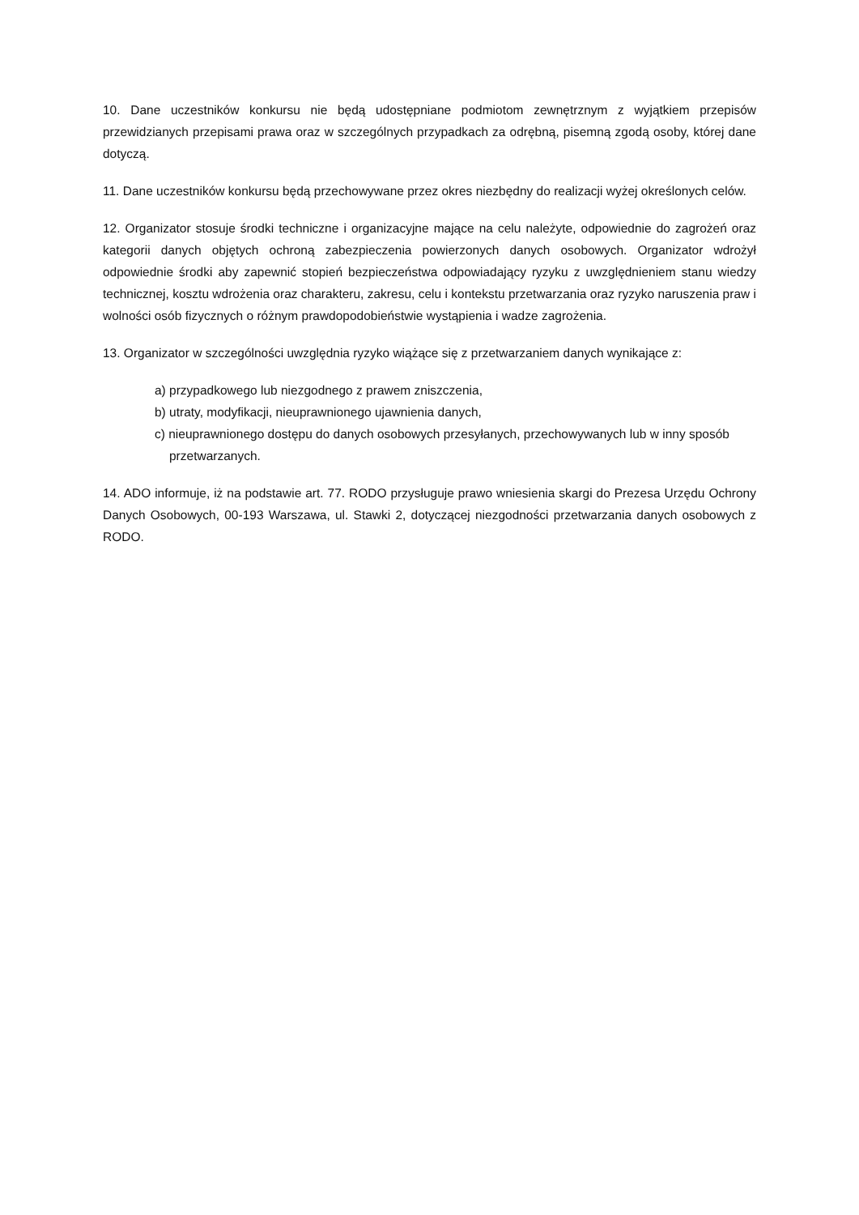10. Dane uczestników konkursu nie będą udostępniane podmiotom zewnętrznym z wyjątkiem przepisów przewidzianych przepisami prawa oraz w szczególnych przypadkach za odrębną, pisemną zgodą osoby, której dane dotyczą.
11. Dane uczestników konkursu będą przechowywane przez okres niezbędny do realizacji wyżej określonych celów.
12. Organizator stosuje środki techniczne i organizacyjne mające na celu należyte, odpowiednie do zagrożeń oraz kategorii danych objętych ochroną zabezpieczenia powierzonych danych osobowych. Organizator wdrożył odpowiednie środki aby zapewnić stopień bezpieczeństwa odpowiadający ryzyku z uwzględnieniem stanu wiedzy technicznej, kosztu wdrożenia oraz charakteru, zakresu, celu i kontekstu przetwarzania oraz ryzyko naruszenia praw i wolności osób fizycznych o różnym prawdopodobieństwie wystąpienia i wadze zagrożenia.
13. Organizator w szczególności uwzględnia ryzyko wiążące się z przetwarzaniem danych wynikające z:
a) przypadkowego lub niezgodnego z prawem zniszczenia,
b) utraty, modyfikacji, nieuprawnionego ujawnienia danych,
c) nieuprawnionego dostępu do danych osobowych przesyłanych, przechowywanych lub w inny sposób przetwarzanych.
14. ADO informuje, iż na podstawie art. 77. RODO przysługuje prawo wniesienia skargi do Prezesa Urzędu Ochrony Danych Osobowych, 00-193 Warszawa, ul. Stawki 2, dotyczącej niezgodności przetwarzania danych osobowych z RODO.